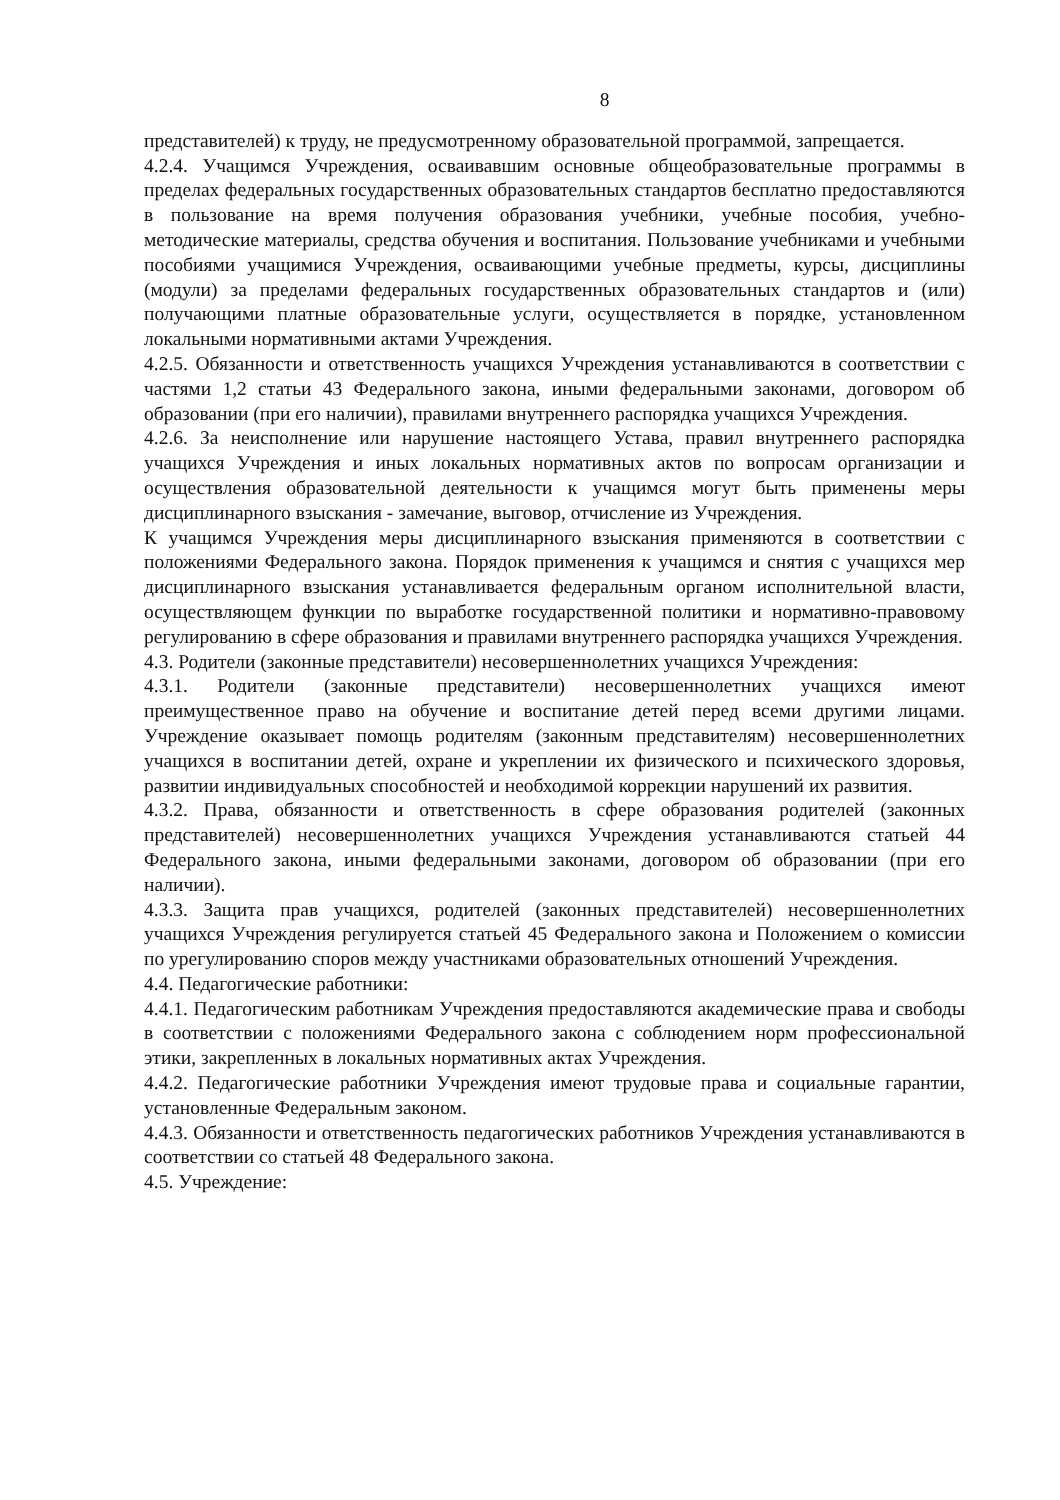8
представителей) к труду, не предусмотренному образовательной программой, запрещается.
4.2.4. Учащимся Учреждения, осваивавшим основные общеобразовательные программы в пределах федеральных государственных образовательных стандартов бесплатно предоставляются в пользование на время получения образования учебники, учебные пособия, учебно-методические материалы, средства обучения и воспитания. Пользование учебниками и учебными пособиями учащимися Учреждения, осваивающими учебные предметы, курсы, дисциплины (модули) за пределами федеральных государственных образовательных стандартов и (или) получающими платные образовательные услуги, осуществляется в порядке, установленном локальными нормативными актами Учреждения.
4.2.5. Обязанности и ответственность учащихся Учреждения устанавливаются в соответствии с частями 1,2 статьи 43 Федерального закона, иными федеральными законами, договором об образовании (при его наличии), правилами внутреннего распорядка учащихся Учреждения.
4.2.6. За неисполнение или нарушение настоящего Устава, правил внутреннего распорядка учащихся Учреждения и иных локальных нормативных актов по вопросам организации и осуществления образовательной деятельности к учащимся могут быть применены меры дисциплинарного взыскания - замечание, выговор, отчисление из Учреждения.
К учащимся Учреждения меры дисциплинарного взыскания применяются в соответствии с положениями Федерального закона. Порядок применения к учащимся и снятия с учащихся мер дисциплинарного взыскания устанавливается федеральным органом исполнительной власти, осуществляющем функции по выработке государственной политики и нормативно-правовому регулированию в сфере образования и правилами внутреннего распорядка учащихся Учреждения.
4.3. Родители (законные представители) несовершеннолетних учащихся Учреждения:
4.3.1. Родители (законные представители) несовершеннолетних учащихся имеют преимущественное право на обучение и воспитание детей перед всеми другими лицами. Учреждение оказывает помощь родителям (законным представителям) несовершеннолетних учащихся в воспитании детей, охране и укреплении их физического и психического здоровья, развитии индивидуальных способностей и необходимой коррекции нарушений их развития.
4.3.2. Права, обязанности и ответственность в сфере образования родителей (законных представителей) несовершеннолетних учащихся Учреждения устанавливаются статьей 44 Федерального закона, иными федеральными законами, договором об образовании (при его наличии).
4.3.3. Защита прав учащихся, родителей (законных представителей) несовершеннолетних учащихся Учреждения регулируется статьей 45 Федерального закона и Положением о комиссии по урегулированию споров между участниками образовательных отношений Учреждения.
4.4. Педагогические работники:
4.4.1. Педагогическим работникам Учреждения предоставляются академические права и свободы в соответствии с положениями Федерального закона с соблюдением норм профессиональной этики, закрепленных в локальных нормативных актах Учреждения.
4.4.2. Педагогические работники Учреждения имеют трудовые права и социальные гарантии, установленные Федеральным законом.
4.4.3. Обязанности и ответственность педагогических работников Учреждения устанавливаются в соответствии со статьей 48 Федерального закона.
4.5. Учреждение: